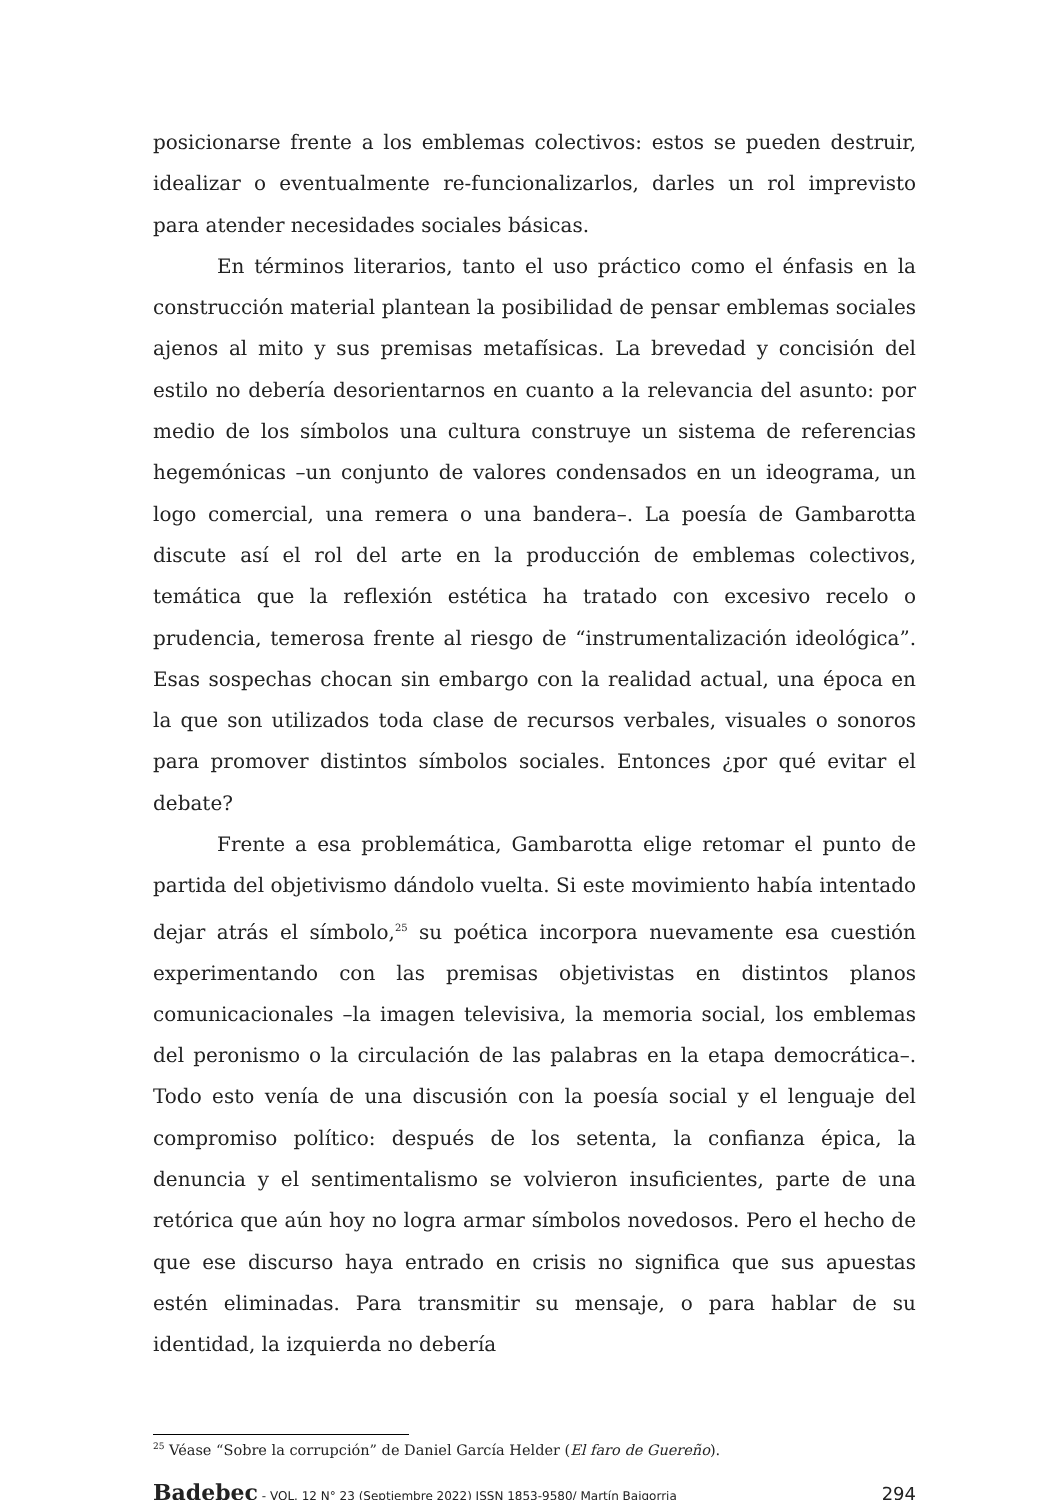posicionarse frente a los emblemas colectivos: estos se pueden destruir, idealizar o eventualmente re-funcionalizarlos, darles un rol imprevisto para atender necesidades sociales básicas.
En términos literarios, tanto el uso práctico como el énfasis en la construcción material plantean la posibilidad de pensar emblemas sociales ajenos al mito y sus premisas metafísicas. La brevedad y concisión del estilo no debería desorientarnos en cuanto a la relevancia del asunto: por medio de los símbolos una cultura construye un sistema de referencias hegemónicas –un conjunto de valores condensados en un ideograma, un logo comercial, una remera o una bandera–. La poesía de Gambarotta discute así el rol del arte en la producción de emblemas colectivos, temática que la reflexión estética ha tratado con excesivo recelo o prudencia, temerosa frente al riesgo de “instrumentalización ideológica”. Esas sospechas chocan sin embargo con la realidad actual, una época en la que son utilizados toda clase de recursos verbales, visuales o sonoros para promover distintos símbolos sociales. Entonces ¿por qué evitar el debate?
Frente a esa problemática, Gambarotta elige retomar el punto de partida del objetivismo dándolo vuelta. Si este movimiento había intentado dejar atrás el símbolo,<sup>25</sup> su poética incorpora nuevamente esa cuestión experimentando con las premisas objetivistas en distintos planos comunicacionales –la imagen televisiva, la memoria social, los emblemas del peronismo o la circulación de las palabras en la etapa democrática–. Todo esto venía de una discusión con la poesía social y el lenguaje del compromiso político: después de los setenta, la confianza épica, la denuncia y el sentimentalismo se volvieron insuficientes, parte de una retórica que aún hoy no logra armar símbolos novedosos. Pero el hecho de que ese discurso haya entrado en crisis no significa que sus apuestas estén eliminadas. Para transmitir su mensaje, o para hablar de su identidad, la izquierda no debería
<sup>25</sup> Véase “Sobre la corrupción” de Daniel García Helder (El faro de Guereño).
Badebec - VOL. 12 N° 23 (Septiembre 2022) ISSN 1853-9580/ Martín Baigorria 294